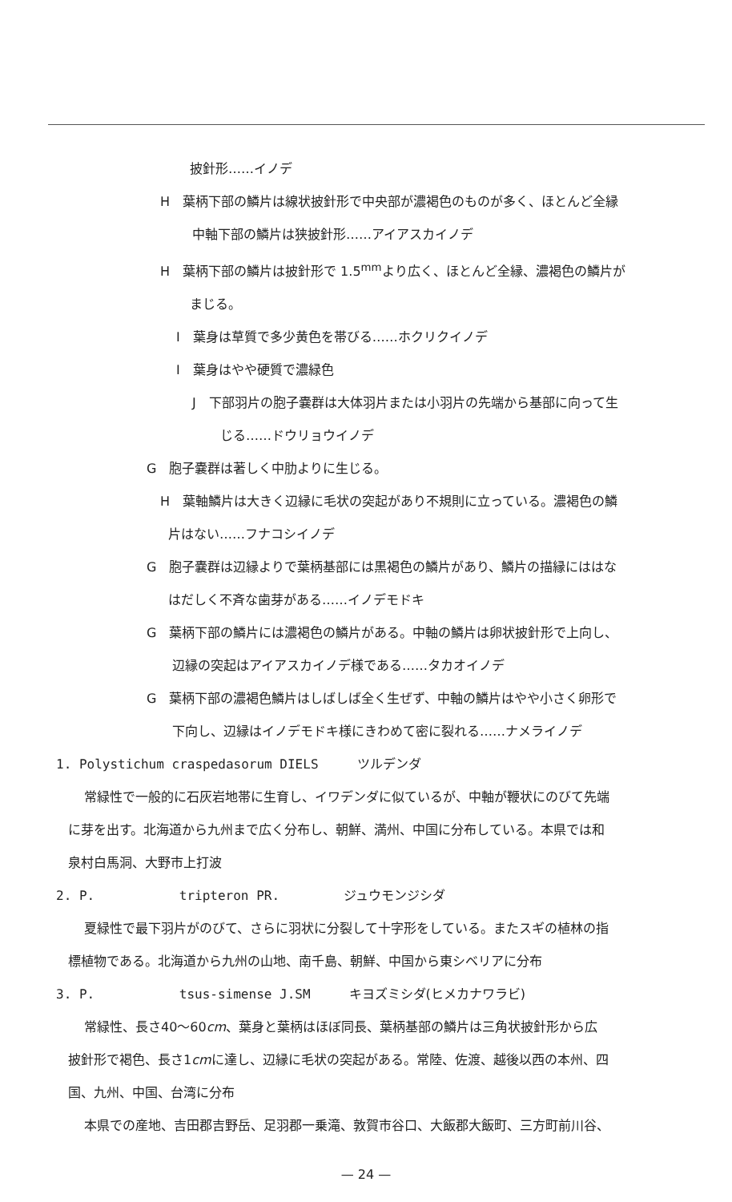披針形……イノデ
H　葉柄下部の鱗片は線状披針形で中央部が濃褐色のものが多く、ほとんど全縁
中軸下部の鱗片は狭披針形……アイアスカイノデ
H　葉柄下部の鱗片は披針形で 1.5<sup>mm</sup>より広く、ほとんど全縁、濃褐色の鱗片が
まじる。
I　葉身は草質で多少黄色を帯びる……ホクリクイノデ
I　葉身はやや硬質で濃緑色
J　下部羽片の胞子嚢群は大体羽片または小羽片の先端から基部に向って生
じる……ドウリョウイノデ
G　胞子嚢群は著しく中肋よりに生じる。
H　葉軸鱗片は大きく辺縁に毛状の突起があり不規則に立っている。濃褐色の鱗
片はない……フナコシイノデ
G　胞子嚢群は辺縁よりで葉柄基部には黒褐色の鱗片があり、鱗片の描縁にははな
はだしく不斉な歯芽がある……イノデモドキ
G　葉柄下部の鱗片には濃褐色の鱗片がある。中軸の鱗片は卵状披針形で上向し、
辺縁の突起はアイアスカイノデ様である……タカオイノデ
G　葉柄下部の濃褐色鱗片はしばしば全く生ぜず、中軸の鱗片はやや小さく卵形で
下向し、辺縁はイノデモドキ様にきわめて密に裂れる……ナメライノデ
1. Polystichum craspedasorum DIELS　　　ツルデンダ
常緑性で一般的に石灰岩地帯に生育し、イワデンダに似ているが、中軸が鞭状にのびて先端
に芽を出す。北海道から九州まで広く分布し、朝鮮、満州、中国に分布している。本県では和
泉村白馬洞、大野市上打波
2. P.　　　　　　 tripteron PR.　　　　　ジュウモンジシダ
夏緑性で最下羽片がのびて、さらに羽状に分裂して十字形をしている。またスギの植林の指
標植物である。北海道から九州の山地、南千島、朝鮮、中国から東シベリアに分布
3. P.　　　　　　 tsus-simense J.SM　　　キヨズミシダ(ヒメカナワラビ)
常緑性、長さ40～60cm、葉身と葉柄はほぼ同長、葉柄基部の鱗片は三角状披針形から広
披針形で褐色、長さ1cmに達し、辺縁に毛状の突起がある。常陸、佐渡、越後以西の本州、四
国、九州、中国、台湾に分布
本県での産地、吉田郡吉野岳、足羽郡一乗滝、敦賀市谷口、大飯郡大飯町、三方町前川谷、
— 24 —